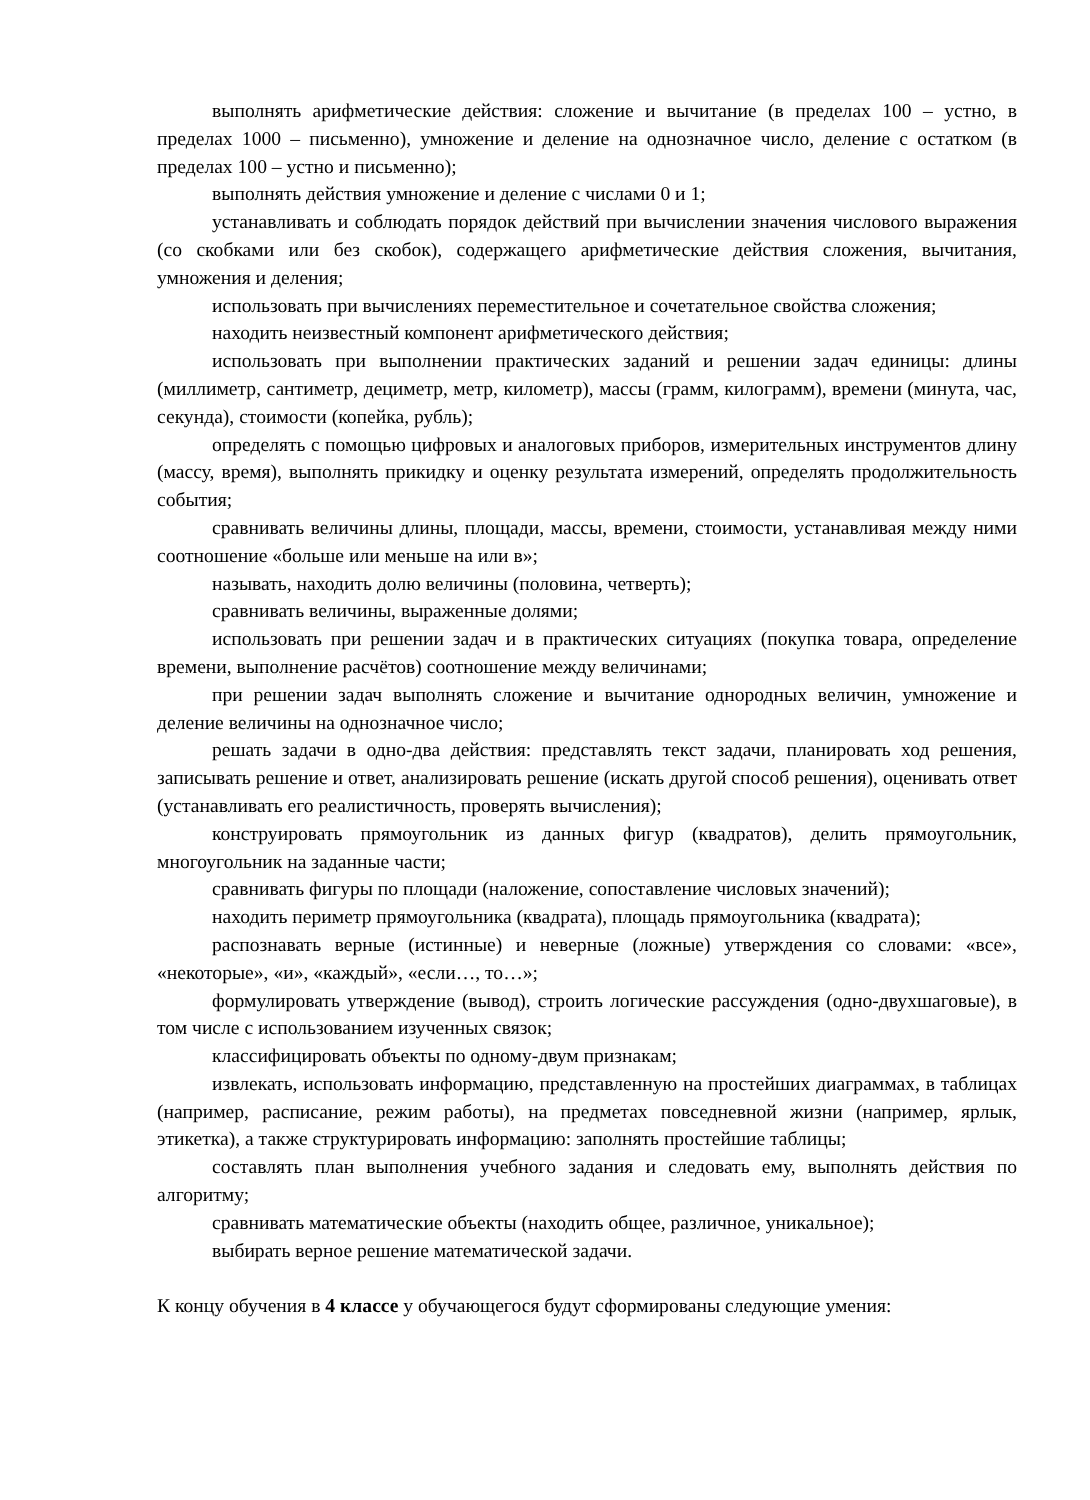выполнять арифметические действия: сложение и вычитание (в пределах 100 – устно, в пределах 1000 – письменно), умножение и деление на однозначное число, деление с остатком (в пределах 100 – устно и письменно);
выполнять действия умножение и деление с числами 0 и 1;
устанавливать и соблюдать порядок действий при вычислении значения числового выражения (со скобками или без скобок), содержащего арифметические действия сложения, вычитания, умножения и деления;
использовать при вычислениях переместительное и сочетательное свойства сложения;
находить неизвестный компонент арифметического действия;
использовать при выполнении практических заданий и решении задач единицы: длины (миллиметр, сантиметр, дециметр, метр, километр), массы (грамм, килограмм), времени (минута, час, секунда), стоимости (копейка, рубль);
определять с помощью цифровых и аналоговых приборов, измерительных инструментов длину (массу, время), выполнять прикидку и оценку результата измерений, определять продолжительность события;
сравнивать величины длины, площади, массы, времени, стоимости, устанавливая между ними соотношение «больше или меньше на или в»;
называть, находить долю величины (половина, четверть);
сравнивать величины, выраженные долями;
использовать при решении задач и в практических ситуациях (покупка товара, определение времени, выполнение расчётов) соотношение между величинами;
при решении задач выполнять сложение и вычитание однородных величин, умножение и деление величины на однозначное число;
решать задачи в одно-два действия: представлять текст задачи, планировать ход решения, записывать решение и ответ, анализировать решение (искать другой способ решения), оценивать ответ (устанавливать его реалистичность, проверять вычисления);
конструировать прямоугольник из данных фигур (квадратов), делить прямоугольник, многоугольник на заданные части;
сравнивать фигуры по площади (наложение, сопоставление числовых значений);
находить периметр прямоугольника (квадрата), площадь прямоугольника (квадрата);
распознавать верные (истинные) и неверные (ложные) утверждения со словами: «все», «некоторые», «и», «каждый», «если…, то…»;
формулировать утверждение (вывод), строить логические рассуждения (одно-двухшаговые), в том числе с использованием изученных связок;
классифицировать объекты по одному-двум признакам;
извлекать, использовать информацию, представленную на простейших диаграммах, в таблицах (например, расписание, режим работы), на предметах повседневной жизни (например, ярлык, этикетка), а также структурировать информацию: заполнять простейшие таблицы;
составлять план выполнения учебного задания и следовать ему, выполнять действия по алгоритму;
сравнивать математические объекты (находить общее, различное, уникальное);
выбирать верное решение математической задачи.
К концу обучения в 4 классе у обучающегося будут сформированы следующие умения: